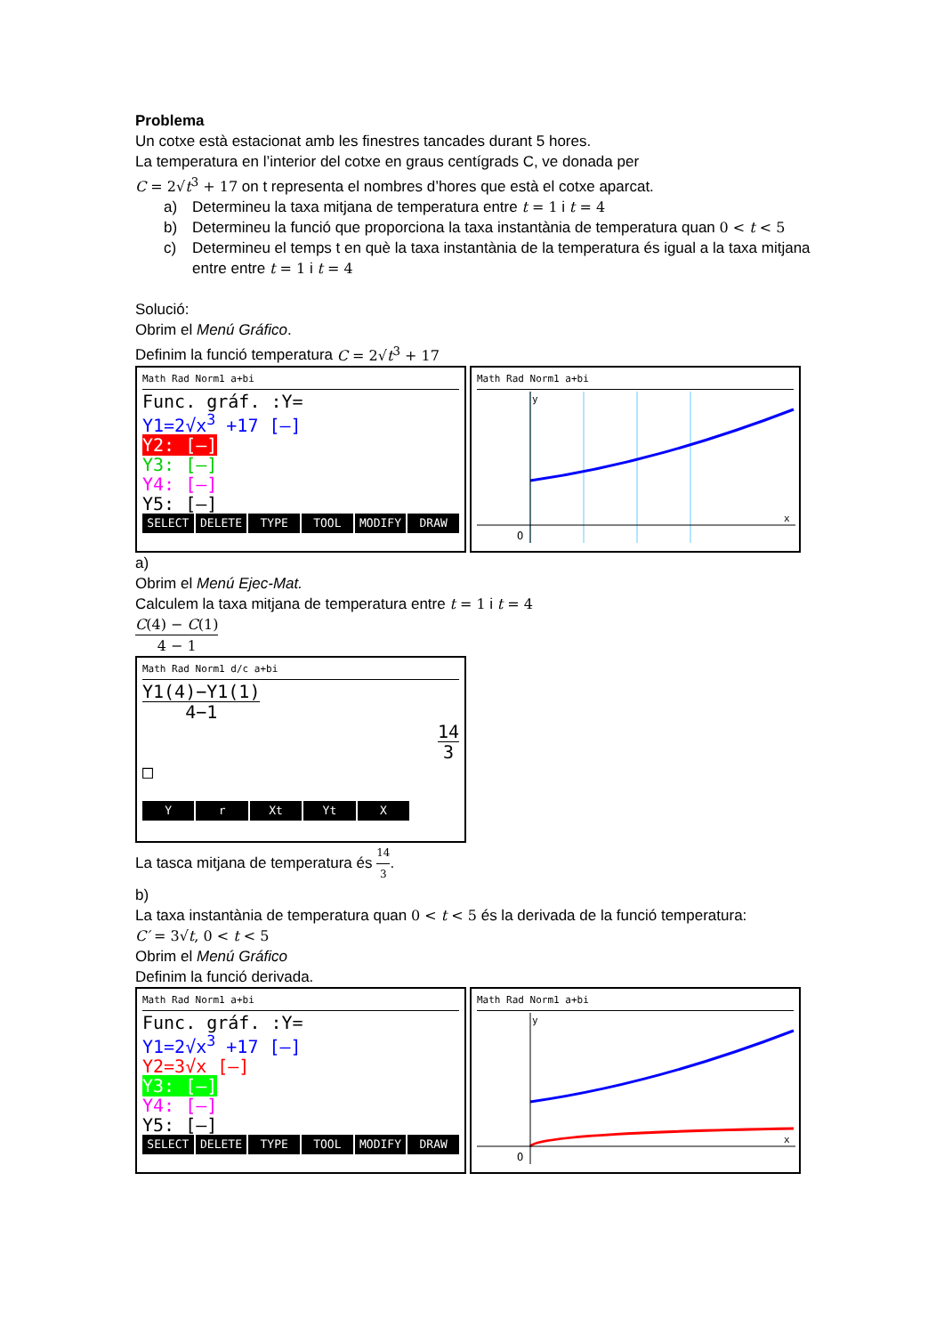Problema
Un cotxe està estacionat amb les finestres tancades durant 5 hores.
La temperatura en l’interior del cotxe en graus centígrads C, ve donada per
C = 2√t<sup>3</sup> + 17 on t representa el nombres d’hores que està el cotxe aparcat.
a) Determineu la taxa mitjana de temperatura entre t = 1 i t = 4
b) Determineu la funció que proporciona la taxa instantània de temperatura quan 0 < t < 5
c) Determineu el temps t en què la taxa instantània de la temperatura és igual a la taxa mitjana entre entre t = 1 i t = 4
Solució:
Obrim el Menú Gráfico.
Definim la funció temperatura C = 2√t<sup>3</sup> + 17
Math Rad Norm1 a+bi
Func. gráf. :Y=
Y1=2√x<sup>3</sup> +17 [—]
Y2: [—]
Y3: [—]
Y4: [—]
Y5: [—]
SELECT DELETE TYPE TOOL MODIFY DRAW
Math Rad Norm1 a+bi
y
x
O
a)
Obrim el Menú Ejec-Mat.
Calculem la taxa mitjana de temperatura entre t = 1 i t = 4
C(4) − C(1) 4 − 1
Math Rad Norm1 d/c a+bi
Y1(4)−Y1(1) 4−1
14 3
□
Yr Xt Yt X
La tasca mitjana de temperatura és 14 3.
b)
La taxa instantània de temperatura quan 0 < t < 5 és la derivada de la funció temperatura:
C′ = 3√t, 0 < t < 5
Obrim el Menú Gráfico
Definim la funció derivada.
Math Rad Norm1 a+bi
Func. gráf. :Y=
Y1=2√x<sup>3</sup> +17 [—]
Y2=3√x [—]
Y3: [—]
Y4: [—]
Y5: [—]
SELECT DELETE TYPE TOOL MODIFY DRAW
Math Rad Norm1 a+bi
y
x
O